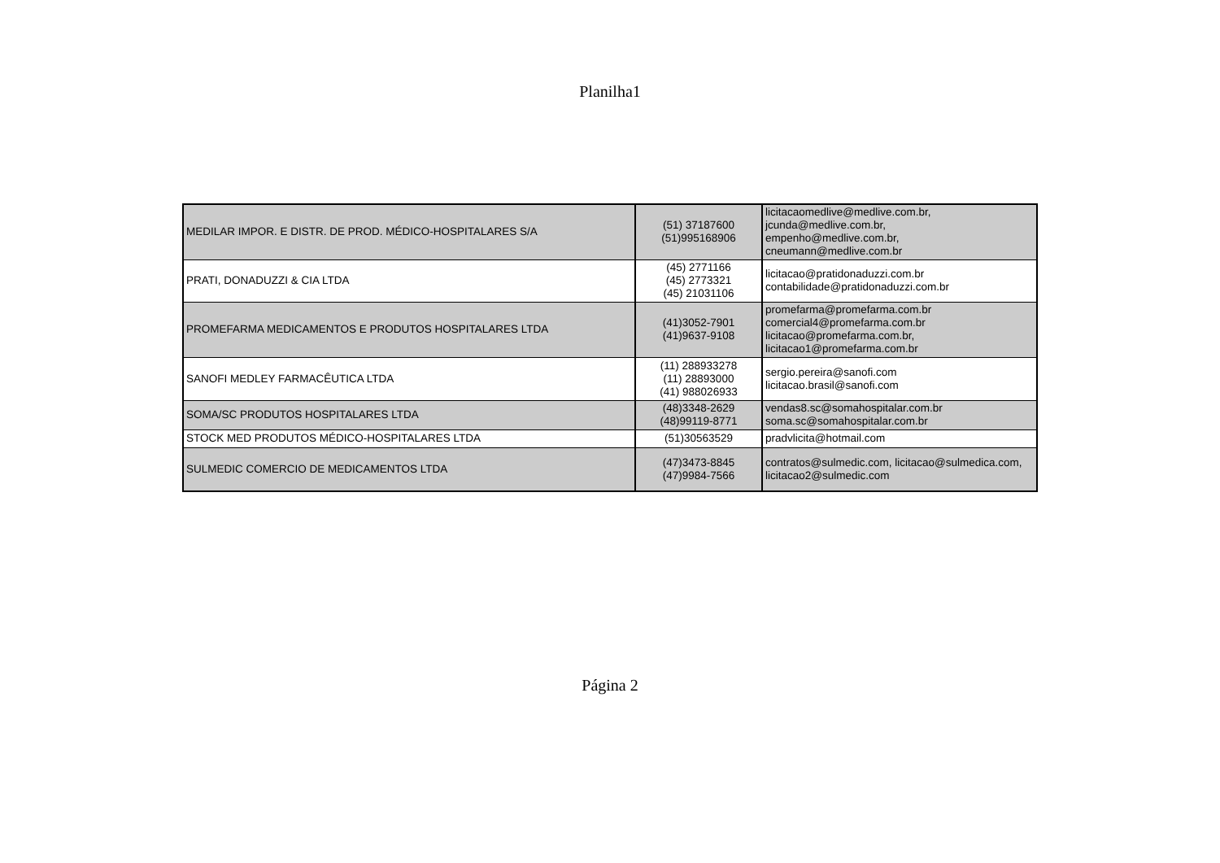Planilha1
| MEDILAR IMPOR. E DISTR. DE PROD. MÉDICO-HOSPITALARES S/A | (51) 37187600 (51)995168906 | licitacaomedlive@medlive.com.br, jcunda@medlive.com.br, empenho@medlive.com.br, cneumann@medlive.com.br |
| PRATI, DONADUZZI & CIA LTDA | (45) 2771166 (45) 2773321 (45) 21031106 | licitacao@pratidonaduzzi.com.br contabilidade@pratidonaduzzi.com.br |
| PROMEFARMA MEDICAMENTOS E PRODUTOS HOSPITALARES LTDA | (41)3052-7901 (41)9637-9108 | promefarma@promefarma.com.br comercial4@promefarma.com.br licitacao@promefarma.com.br, licitacao1@promefarma.com.br |
| SANOFI MEDLEY FARMACÊUTICA LTDA | (11) 288933278 (11) 28893000 (41) 988026933 | sergio.pereira@sanofi.com licitacao.brasil@sanofi.com |
| SOMA/SC PRODUTOS HOSPITALARES LTDA | (48)3348-2629 (48)99119-8771 | vendas8.sc@somahospitalar.com.br soma.sc@somahospitalar.com.br |
| STOCK MED PRODUTOS MÉDICO-HOSPITALARES LTDA | (51)30563529 | pradvlicita@hotmail.com |
| SULMEDIC COMERCIO DE MEDICAMENTOS LTDA | (47)3473-8845 (47)9984-7566 | contratos@sulmedic.com, licitacao@sulmedica.com, licitacao2@sulmedic.com |
Página 2